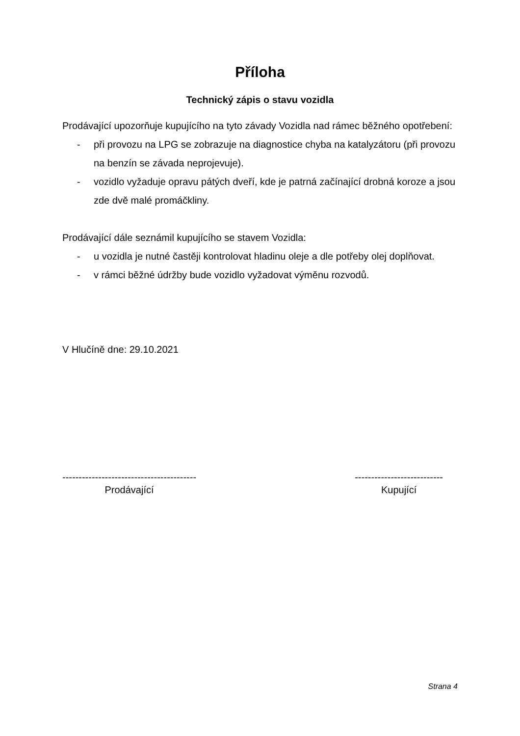Příloha
Technický zápis o stavu vozidla
Prodávající upozorňuje kupujícího na tyto závady Vozidla nad rámec běžného opotřebení:
- při provozu na LPG se zobrazuje na diagnostice chyba na katalyzátoru (při provozu na benzín se závada neprojevuje).
- vozidlo vyžaduje opravu pátých dveří, kde je patrná začínající drobná koroze a jsou zde dvě malé promáčkliny.
Prodávající dále seznámil kupujícího se stavem Vozidla:
- u vozidla je nutné častěji kontrolovat hladinu oleje a dle potřeby olej doplňovat.
- v rámci běžné údržby bude vozidlo vyžadovat výměnu rozvodů.
V Hlučíně dne: 29.10.2021
-----------------------------------------
Prodávající
---------------------------
Kupující
Strana 4